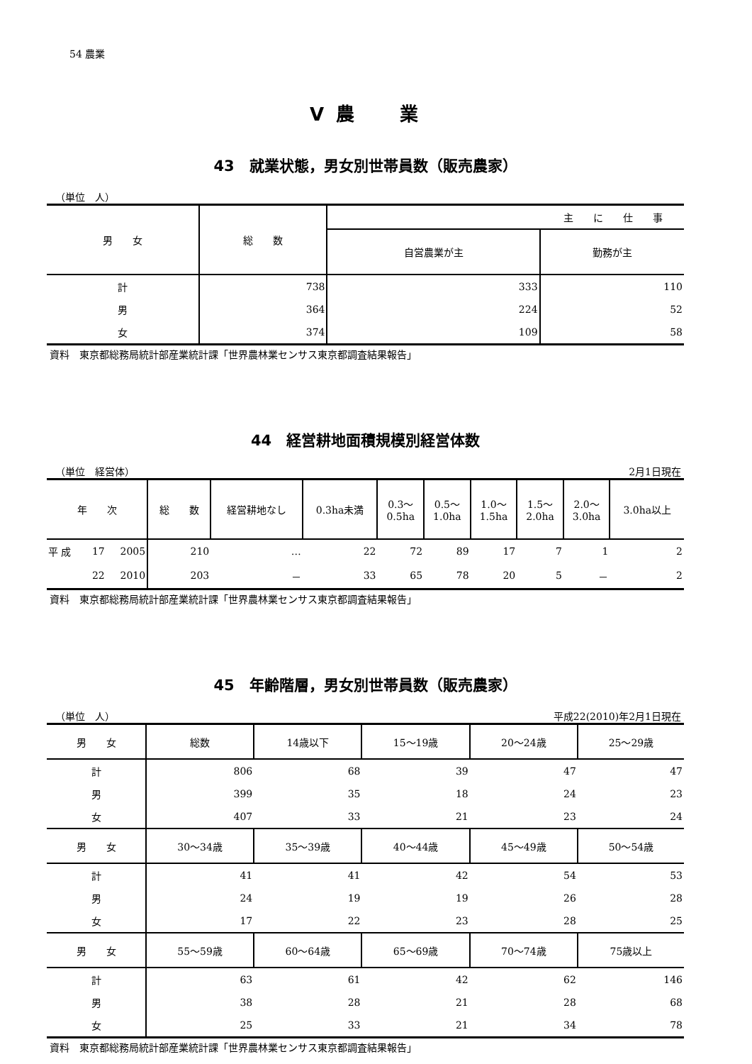54 農業
Ⅴ 農　　業
43　就業状態，男女別世帯員数（販売農家）
（単位　人）
| 男 女 | 総 数 | 主 に 仕 事 | |
| --- | --- | --- | --- |
| | | 自営農業が主 | 勤務が主 |
| 計 | 738 | 333 | 110 |
| 男 | 364 | 224 | 52 |
| 女 | 374 | 109 | 58 |
資料　東京都総務局統計部産業統計課「世界農林業センサス東京都調査結果報告」
44　経営耕地面積規模別経営体数
（単位　経営体） 2月1日現在
| 年 次 | | | 総 数 | 経営耕地なし | 0.3ha未満 | 0.3～ 0.5ha | 0.5～ 1.0ha | 1.0～ 1.5ha | 1.5～ 2.0ha | 2.0～ 3.0ha | 3.0ha以上 |
| --- | --- | --- | --- | --- | --- | --- | --- | --- | --- | --- | --- |
| 平 成 | 17 | 2005 | 210 | … | 22 | 72 | 89 | 17 | 7 | 1 | 2 |
| | 22 | 2010 | 203 | － | 33 | 65 | 78 | 20 | 5 | － | 2 |
資料　東京都総務局統計部産業統計課「世界農林業センサス東京都調査結果報告」
45　年齢階層，男女別世帯員数（販売農家）
（単位　人） 平成22(2010)年2月1日現在
| 男 女 | 総数 | 14歳以下 | 15～19歳 | 20～24歳 | 25～29歳 |
| --- | --- | --- | --- | --- | --- |
| 計 | 806 | 68 | 39 | 47 | 47 |
| 男 | 399 | 35 | 18 | 24 | 23 |
| 女 | 407 | 33 | 21 | 23 | 24 |
| 男 女 | 30～34歳 | 35～39歳 | 40～44歳 | 45～49歳 | 50～54歳 |
| 計 | 41 | 41 | 42 | 54 | 53 |
| 男 | 24 | 19 | 19 | 26 | 28 |
| 女 | 17 | 22 | 23 | 28 | 25 |
| 男 女 | 55～59歳 | 60～64歳 | 65～69歳 | 70～74歳 | 75歳以上 |
| 計 | 63 | 61 | 42 | 62 | 146 |
| 男 | 38 | 28 | 21 | 28 | 68 |
| 女 | 25 | 33 | 21 | 34 | 78 |
資料　東京都総務局統計部産業統計課「世界農林業センサス東京都調査結果報告」